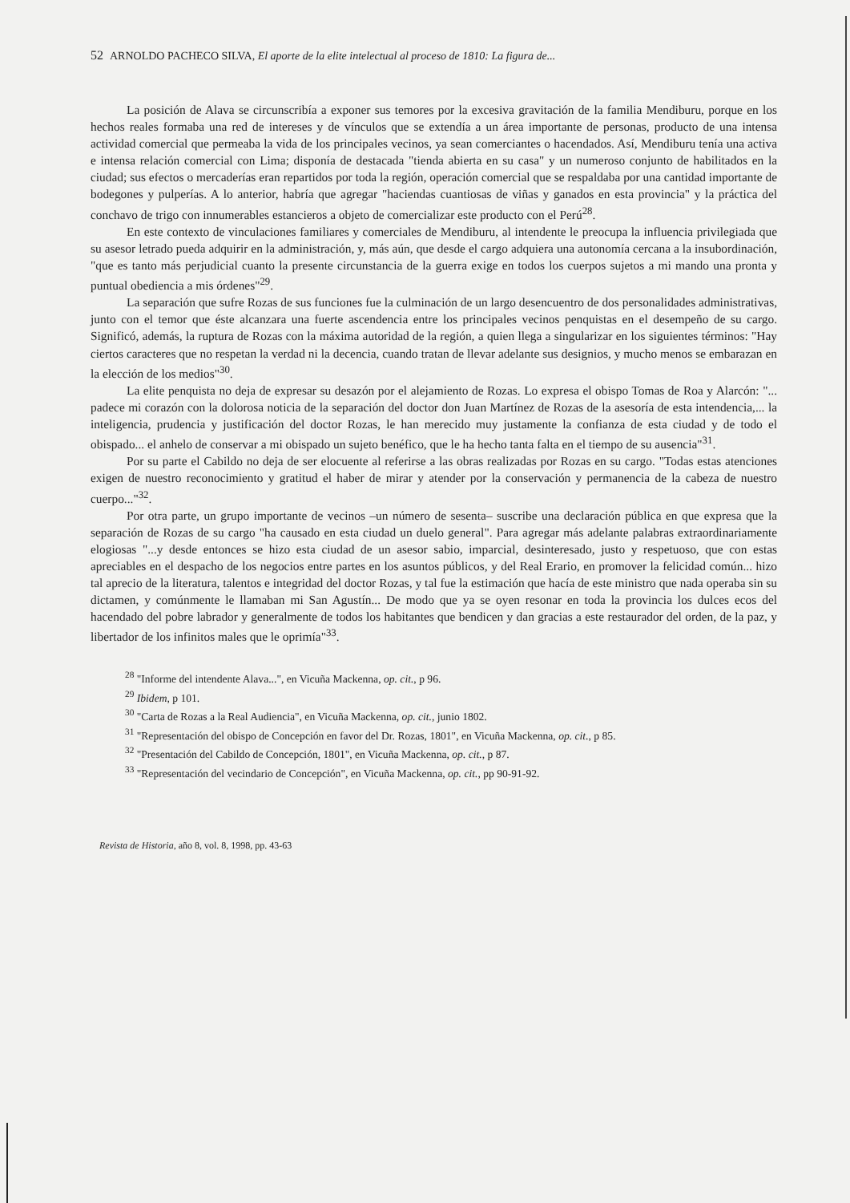52 ARNOLDO PACHECO SILVA, El aporte de la elite intelectual al proceso de 1810: La figura de...
La posición de Alava se circunscribía a exponer sus temores por la excesiva gravitación de la familia Mendiburu, porque en los hechos reales formaba una red de intereses y de vínculos que se extendía a un área importante de personas, producto de una intensa actividad comercial que permeaba la vida de los principales vecinos, ya sean comerciantes o hacendados. Así, Mendiburu tenía una activa e intensa relación comercial con Lima; disponía de destacada "tienda abierta en su casa" y un numeroso conjunto de habilitados en la ciudad; sus efectos o mercaderías eran repartidos por toda la región, operación comercial que se respaldaba por una cantidad importante de bodegones y pulperías. A lo anterior, habría que agregar "haciendas cuantiosas de viñas y ganados en esta provincia" y la práctica del conchavo de trigo con innumerables estancieros a objeto de comercializar este producto con el Perú<sup>28</sup>.
En este contexto de vinculaciones familiares y comerciales de Mendiburu, al intendente le preocupa la influencia privilegiada que su asesor letrado pueda adquirir en la administración, y, más aún, que desde el cargo adquiera una autonomía cercana a la insubordinación, "que es tanto más perjudicial cuanto la presente circunstancia de la guerra exige en todos los cuerpos sujetos a mi mando una pronta y puntual obediencia a mis órdenes"<sup>29</sup>.
La separación que sufre Rozas de sus funciones fue la culminación de un largo desencuentro de dos personalidades administrativas, junto con el temor que éste alcanzara una fuerte ascendencia entre los principales vecinos penquistas en el desempeño de su cargo. Significó, además, la ruptura de Rozas con la máxima autoridad de la región, a quien llega a singularizar en los siguientes términos: "Hay ciertos caracteres que no respetan la verdad ni la decencia, cuando tratan de llevar adelante sus designios, y mucho menos se embarazan en la elección de los medios"<sup>30</sup>.
La elite penquista no deja de expresar su desazón por el alejamiento de Rozas. Lo expresa el obispo Tomas de Roa y Alarcón: "... padece mi corazón con la dolorosa noticia de la separación del doctor don Juan Martínez de Rozas de la asesoría de esta intendencia,... la inteligencia, prudencia y justificación del doctor Rozas, le han merecido muy justamente la confianza de esta ciudad y de todo el obispado... el anhelo de conservar a mi obispado un sujeto benéfico, que le ha hecho tanta falta en el tiempo de su ausencia"<sup>31</sup>.
Por su parte el Cabildo no deja de ser elocuente al referirse a las obras realizadas por Rozas en su cargo. "Todas estas atenciones exigen de nuestro reconocimiento y gratitud el haber de mirar y atender por la conservación y permanencia de la cabeza de nuestro cuerpo..."<sup>32</sup>.
Por otra parte, un grupo importante de vecinos –un número de sesenta– suscribe una declaración pública en que expresa que la separación de Rozas de su cargo "ha causado en esta ciudad un duelo general". Para agregar más adelante palabras extraordinariamente elogiosas "...y desde entonces se hizo esta ciudad de un asesor sabio, imparcial, desinteresado, justo y respetuoso, que con estas apreciables en el despacho de los negocios entre partes en los asuntos públicos, y del Real Erario, en promover la felicidad común... hizo tal aprecio de la literatura, talentos e integridad del doctor Rozas, y tal fue la estimación que hacía de este ministro que nada operaba sin su dictamen, y comúnmente le llamaban mi San Agustín... De modo que ya se oyen resonar en toda la provincia los dulces ecos del hacendado del pobre labrador y generalmente de todos los habitantes que bendicen y dan gracias a este restaurador del orden, de la paz, y libertador de los infinitos males que le oprimía"<sup>33</sup>.
<sup>28</sup> "Informe del intendente Alava...", en Vicuña Mackenna, op. cit., p 96.
<sup>29</sup> Ibidem, p 101.
<sup>30</sup> "Carta de Rozas a la Real Audiencia", en Vicuña Mackenna, op. cit., junio 1802.
<sup>31</sup> "Representación del obispo de Concepción en favor del Dr. Rozas, 1801", en Vicuña Mackenna, op. cit., p 85.
<sup>32</sup> "Presentación del Cabildo de Concepción, 1801", en Vicuña Mackenna, op. cit., p 87.
<sup>33</sup> "Representación del vecindario de Concepción", en Vicuña Mackenna, op. cit., pp 90-91-92.
Revista de Historia, año 8, vol. 8, 1998, pp. 43-63